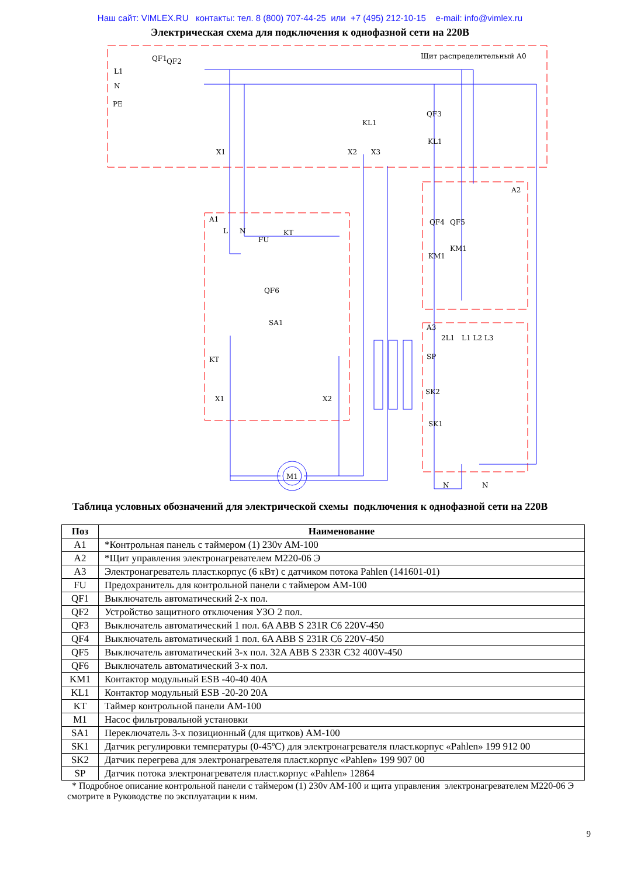Наш сайт: VIMLEX.RU контакты: тел. 8 (800) 707-44-25 или +7 (495) 212-10-15 e-mail: info@vimlex.ru
Электрическая схема для подключения к однофазной сети на 220В
QF1
QF2
L1
N
PE
Щит распределительный А0
QF3
KL1
KL1
X1
X2
X3
A1
L
N
FU
KT
QF6
SA1
KT
X1
X2
M1
A2
QF4
QF5
KM1
KM1
A3
SP
SK2
SK1
2L1
L1 L2 L3
N
N
Таблица условных обозначений для электрической схемы подключения к однофазной сети на 220В
| Поз | Наименование |
| --- | --- |
| A1 | *Контрольная панель с таймером (1) 230v AM-100 |
| A2 | *Щит управления электронагревателем M220-06 Э |
| A3 | Электронагреватель пласт.корпус (6 кВт) с датчиком потока Pahlen (141601-01) |
| FU | Предохранитель для контрольной панели с таймером AM-100 |
| QF1 | Выключатель автоматический 2-х пол. |
| QF2 | Устройство защитного отключения УЗО 2 пол. |
| QF3 | Выключатель автоматический 1 пол. 6A ABB S 231R C6 220V-450 |
| QF4 | Выключатель автоматический 1 пол. 6A ABB S 231R C6 220V-450 |
| QF5 | Выключатель автоматический 3-х пол. 32A ABB S 233R C32 400V-450 |
| QF6 | Выключатель автоматический 3-х пол. |
| KM1 | Контактор модульный ESB -40-40 40A |
| KL1 | Контактор модульный ESB -20-20 20A |
| KT | Таймер контрольной панели AM-100 |
| M1 | Насос фильтровальной установки |
| SA1 | Переключатель 3-х позиционный (для щитков) AM-100 |
| SK1 | Датчик регулировки температуры (0-45ºC) для электронагревателя пласт.корпус «Pahlen» 199 912 00 |
| SK2 | Датчик перегрева для электронагревателя пласт.корпус «Pahlen» 199 907 00 |
| SP | Датчик потока электронагревателя пласт.корпус «Pahlen» 12864 |
* Подробное описание контрольной панели с таймером (1) 230v AM-100 и щита управления электронагревателем M220-06 Э смотрите в Руководстве по эксплуатации к ним.
9